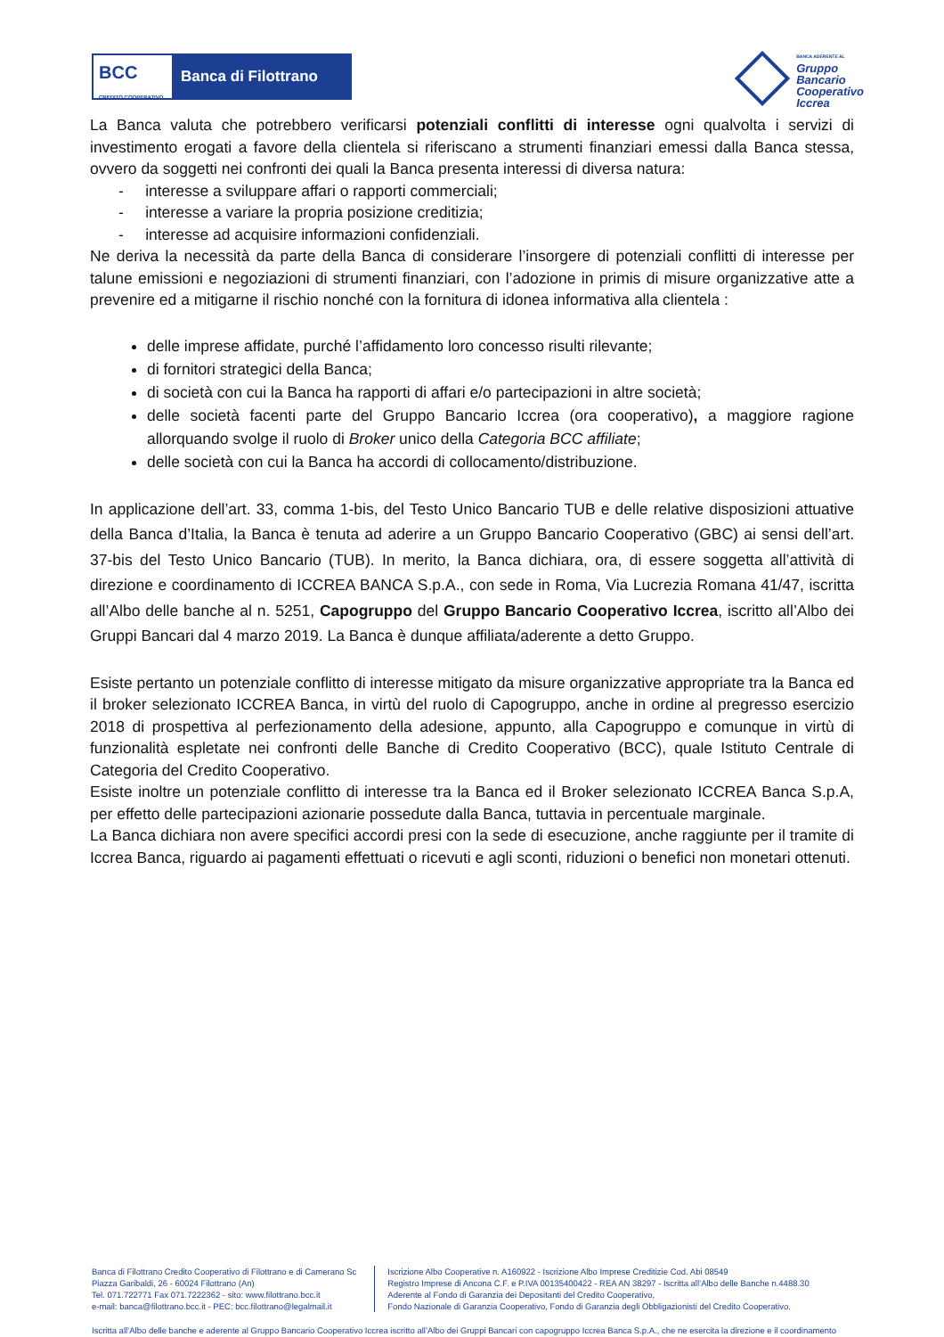BCC
CREDITO COOPERATIVO
Banca di Filottrano
BANCA ADERENTE AL
Gruppo
Bancario
Cooperativo
Iccrea
La Banca valuta che potrebbero verificarsi potenziali conflitti di interesse ogni qualvolta i servizi di investimento erogati a favore della clientela si riferiscano a strumenti finanziari emessi dalla Banca stessa, ovvero da soggetti nei confronti dei quali la Banca presenta interessi di diversa natura:
- interesse a sviluppare affari o rapporti commerciali;
- interesse a variare la propria posizione creditizia;
- interesse ad acquisire informazioni confidenziali.
Ne deriva la necessità da parte della Banca di considerare l’insorgere di potenziali conflitti di interesse per talune emissioni e negoziazioni di strumenti finanziari, con l’adozione in primis di misure organizzative atte a prevenire ed a mitigarne il rischio nonché con la fornitura di idonea informativa alla clientela :
delle imprese affidate, purché l’affidamento loro concesso risulti rilevante;
di fornitori strategici della Banca;
di società con cui la Banca ha rapporti di affari e/o partecipazioni in altre società;
delle società facenti parte del Gruppo Bancario Iccrea (ora cooperativo), a maggiore ragione allorquando svolge il ruolo di Broker unico della Categoria BCC affiliate;
delle società con cui la Banca ha accordi di collocamento/distribuzione.
In applicazione dell’art. 33, comma 1-bis, del Testo Unico Bancario TUB e delle relative disposizioni attuative della Banca d’Italia, la Banca è tenuta ad aderire a un Gruppo Bancario Cooperativo (GBC) ai sensi dell’art. 37-bis del Testo Unico Bancario (TUB). In merito, la Banca dichiara, ora, di essere soggetta all’attività di direzione e coordinamento di ICCREA BANCA S.p.A., con sede in Roma, Via Lucrezia Romana 41/47, iscritta all’Albo delle banche al n. 5251, Capogruppo del Gruppo Bancario Cooperativo Iccrea, iscritto all’Albo dei Gruppi Bancari dal 4 marzo 2019. La Banca è dunque affiliata/aderente a detto Gruppo.
Esiste pertanto un potenziale conflitto di interesse mitigato da misure organizzative appropriate tra la Banca ed il broker selezionato ICCREA Banca, in virtù del ruolo di Capogruppo, anche in ordine al pregresso esercizio 2018 di prospettiva al perfezionamento della adesione, appunto, alla Capogruppo e comunque in virtù di funzionalità espletate nei confronti delle Banche di Credito Cooperativo (BCC), quale Istituto Centrale di Categoria del Credito Cooperativo.
Esiste inoltre un potenziale conflitto di interesse tra la Banca ed il Broker selezionato ICCREA Banca S.p.A, per effetto delle partecipazioni azionarie possedute dalla Banca, tuttavia in percentuale marginale.
La Banca dichiara non avere specifici accordi presi con la sede di esecuzione, anche raggiunte per il tramite di Iccrea Banca, riguardo ai pagamenti effettuati o ricevuti e agli sconti, riduzioni o benefici non monetari ottenuti.
Banca di Filottrano Credito Cooperativo di Filottrano e di Camerano Sc
Piazza Garibaldi, 26 - 60024 Filottrano (An)
Tel. 071.722771 Fax 071.7222362 - sito: www.filottrano.bcc.it
e-mail: banca@filottrano.bcc.it - PEC: bcc.filottrano@legalmail.it
Iscrizione Albo Cooperative n. A160922 - Iscrizione Albo Imprese Creditizie Cod. Abi 08549
Registro Imprese di Ancona C.F. e P.IVA 00135400422 - REA AN 38297 - Iscritta all’Albo delle Banche n.4488.30
Aderente al Fondo di Garanzia dei Depositanti del Credito Cooperativo,
Fondo Nazionale di Garanzia Cooperativo, Fondo di Garanzia degli Obbligazionisti del Credito Cooperativo.
Iscritta all’Albo delle banche e aderente al Gruppo Bancario Cooperativo Iccrea iscritto all’Albo dei Gruppi Bancari con capogruppo Iccrea Banca S.p.A., che ne esercita la direzione e il coordinamento